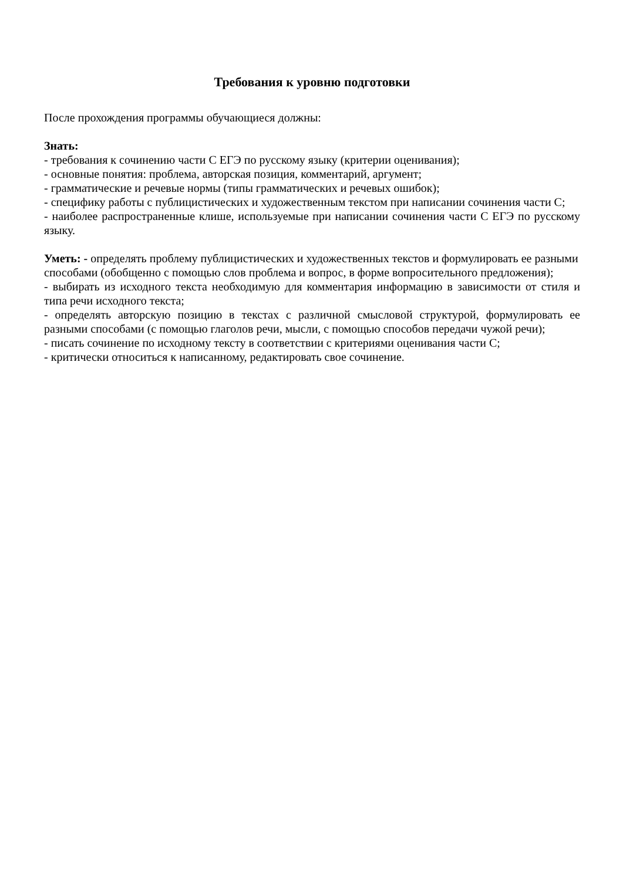Требования к уровню подготовки
После прохождения программы обучающиеся должны:
Знать:
- требования к сочинению части С ЕГЭ по русскому языку (критерии оценивания);
- основные понятия: проблема, авторская позиция, комментарий, аргумент;
- грамматические и речевые нормы (типы грамматических и речевых ошибок);
- специфику работы с публицистических и художественным текстом при написании сочинения части С;
- наиболее распространенные клише, используемые при написании сочинения части С ЕГЭ по русскому языку.
Уметь: - определять проблему публицистических и художественных текстов и формулировать ее разными способами (обобщенно с помощью слов проблема и вопрос, в форме вопросительного предложения);
- выбирать из исходного текста необходимую для комментария информацию в зависимости от стиля и типа речи исходного текста;
- определять авторскую позицию в текстах с различной смысловой структурой, формулировать ее разными способами (с помощью глаголов речи, мысли, с помощью способов передачи чужой речи);
- писать сочинение по исходному тексту в соответствии с критериями оценивания части С;
- критически относиться к написанному, редактировать свое сочинение.